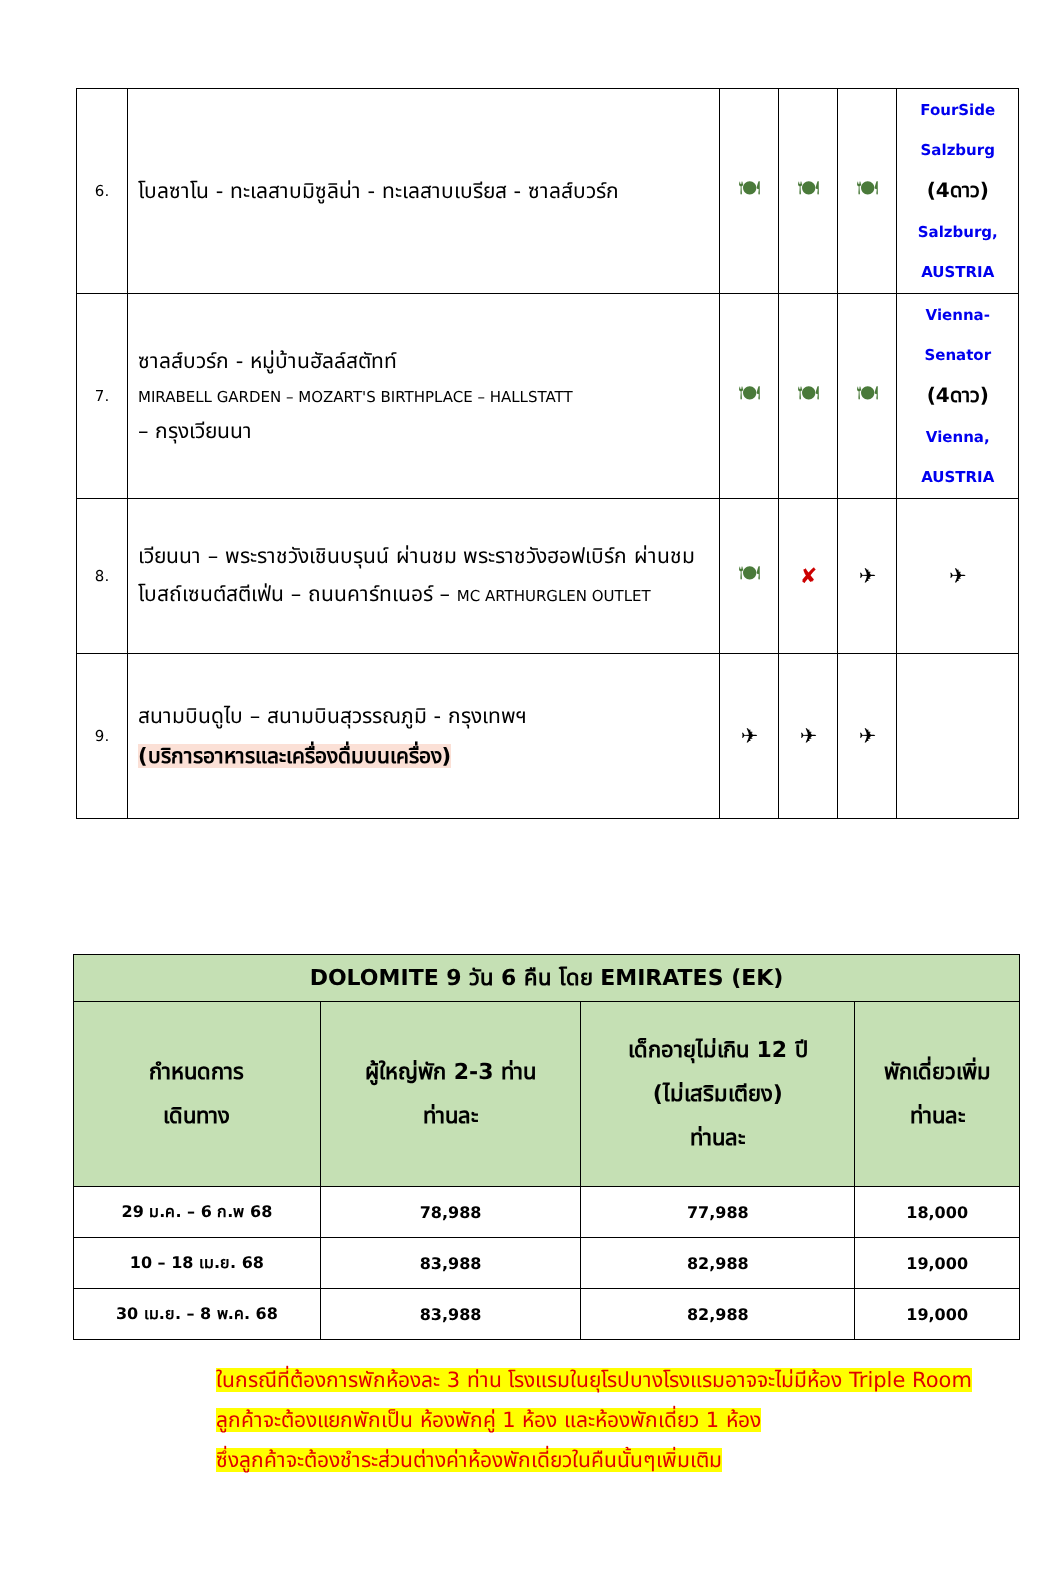| 6. | โบลซาโน - ทะเลสาบมิซูลิน่า - ทะเลสาบเบรียส - ซาลส์บวร์ก | 🍽 | 🍽 | 🍽 | FourSide Salzburg (4ดาว) Salzburg, AUSTRIA |
| 7. | ซาลส์บวร์ก - หมู่บ้านฮัลล์สตัทท์ MIRABELL GARDEN – MOZART'S BIRTHPLACE – HALLSTATT – กรุงเวียนนา | 🍽 | 🍽 | 🍽 | Vienna-Senator (4ดาว) Vienna, AUSTRIA |
| 8. | เวียนนา – พระราชวังเชินบรุนน์ ผ่านชม พระราชวังฮอฟเบิร์ก ผ่านชม โบสถ์เซนต์สตีเฟ่น – ถนนคาร์ทเนอร์ – MC ARTHURGLEN OUTLET | 🍽 | ✘ | ✈ | ✈ |
| 9. | สนามบินดูไบ – สนามบินสุวรรณภูมิ - กรุงเทพฯ (บริการอาหารและเครื่องดื่มบนเครื่อง) | ✈ | ✈ | ✈ | |
| DOLOMITE 9 วัน 6 คืน โดย EMIRATES (EK) | | | |
| --- | --- | --- | --- |
| กำหนดการ เดินทาง | ผู้ใหญ่พัก 2-3 ท่าน ท่านละ | เด็กอายุไม่เกิน 12 ปี (ไม่เสริมเตียง) ท่านละ | พักเดี่ยวเพิ่ม ท่านละ |
| 29 ม.ค. – 6 ก.พ 68 | 78,988 | 77,988 | 18,000 |
| 10 – 18 เม.ย. 68 | 83,988 | 82,988 | 19,000 |
| 30 เม.ย. – 8 พ.ค. 68 | 83,988 | 82,988 | 19,000 |
ในกรณีที่ต้องการพักห้องละ 3 ท่าน โรงแรมในยุโรปบางโรงแรมอาจจะไม่มีห้อง Triple Room
ลูกค้าจะต้องแยกพักเป็น ห้องพักคู่ 1 ห้อง และห้องพักเดี่ยว 1 ห้อง
ซึ่งลูกค้าจะต้องชำระส่วนต่างค่าห้องพักเดี่ยวในคืนนั้นๆเพิ่มเติม